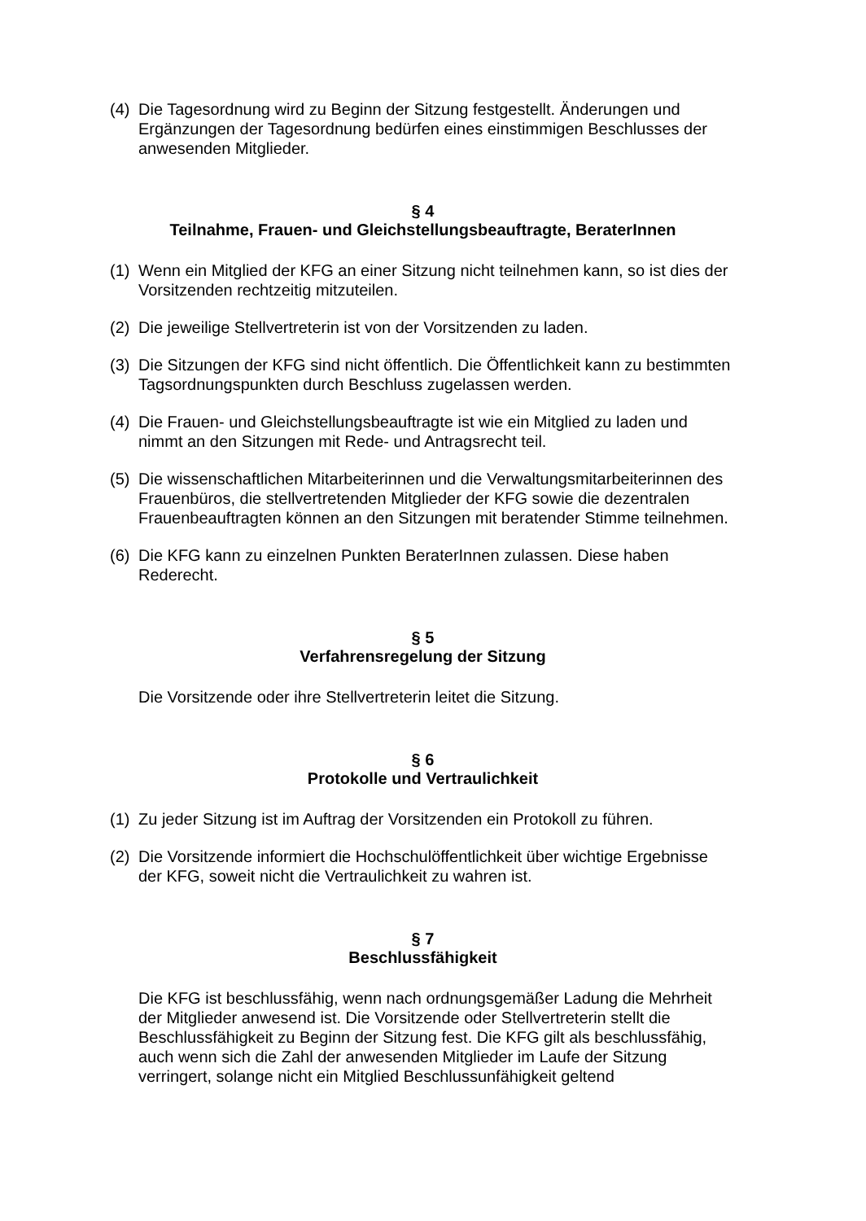(4) Die Tagesordnung wird zu Beginn der Sitzung festgestellt. Änderungen und Ergänzungen der Tagesordnung bedürfen eines einstimmigen Beschlusses der anwesenden Mitglieder.
§ 4
Teilnahme, Frauen- und Gleichstellungsbeauftragte, BeraterInnen
(1) Wenn ein Mitglied der KFG an einer Sitzung nicht teilnehmen kann, so ist dies der Vorsitzenden rechtzeitig mitzuteilen.
(2) Die jeweilige Stellvertreterin ist von der Vorsitzenden zu laden.
(3) Die Sitzungen der KFG sind nicht öffentlich. Die Öffentlichkeit kann zu bestimmten Tagsordnungspunkten durch Beschluss zugelassen werden.
(4) Die Frauen- und Gleichstellungsbeauftragte ist wie ein Mitglied zu laden und nimmt an den Sitzungen mit Rede- und Antragsrecht teil.
(5) Die wissenschaftlichen Mitarbeiterinnen und die Verwaltungsmitarbeiterinnen des Frauenbüros, die stellvertretenden Mitglieder der KFG sowie die dezentralen Frauenbeauftragten können an den Sitzungen mit beratender Stimme teilnehmen.
(6) Die KFG kann zu einzelnen Punkten BeraterInnen zulassen. Diese haben Rederecht.
§ 5
Verfahrensregelung der Sitzung
Die Vorsitzende oder ihre Stellvertreterin leitet die Sitzung.
§ 6
Protokolle und Vertraulichkeit
(1) Zu jeder Sitzung ist im Auftrag der Vorsitzenden ein Protokoll zu führen.
(2) Die Vorsitzende informiert die Hochschulöffentlichkeit über wichtige Ergebnisse der KFG, soweit nicht die Vertraulichkeit zu wahren ist.
§ 7
Beschlussfähigkeit
Die KFG ist beschlussfähig, wenn nach ordnungsgemäßer Ladung die Mehrheit der Mitglieder anwesend ist. Die Vorsitzende oder Stellvertreterin stellt die Beschlussfähigkeit zu Beginn der Sitzung fest. Die KFG gilt als beschlussfähig, auch wenn sich die Zahl der anwesenden Mitglieder im Laufe der Sitzung verringert, solange nicht ein Mitglied Beschlussunfähigkeit geltend